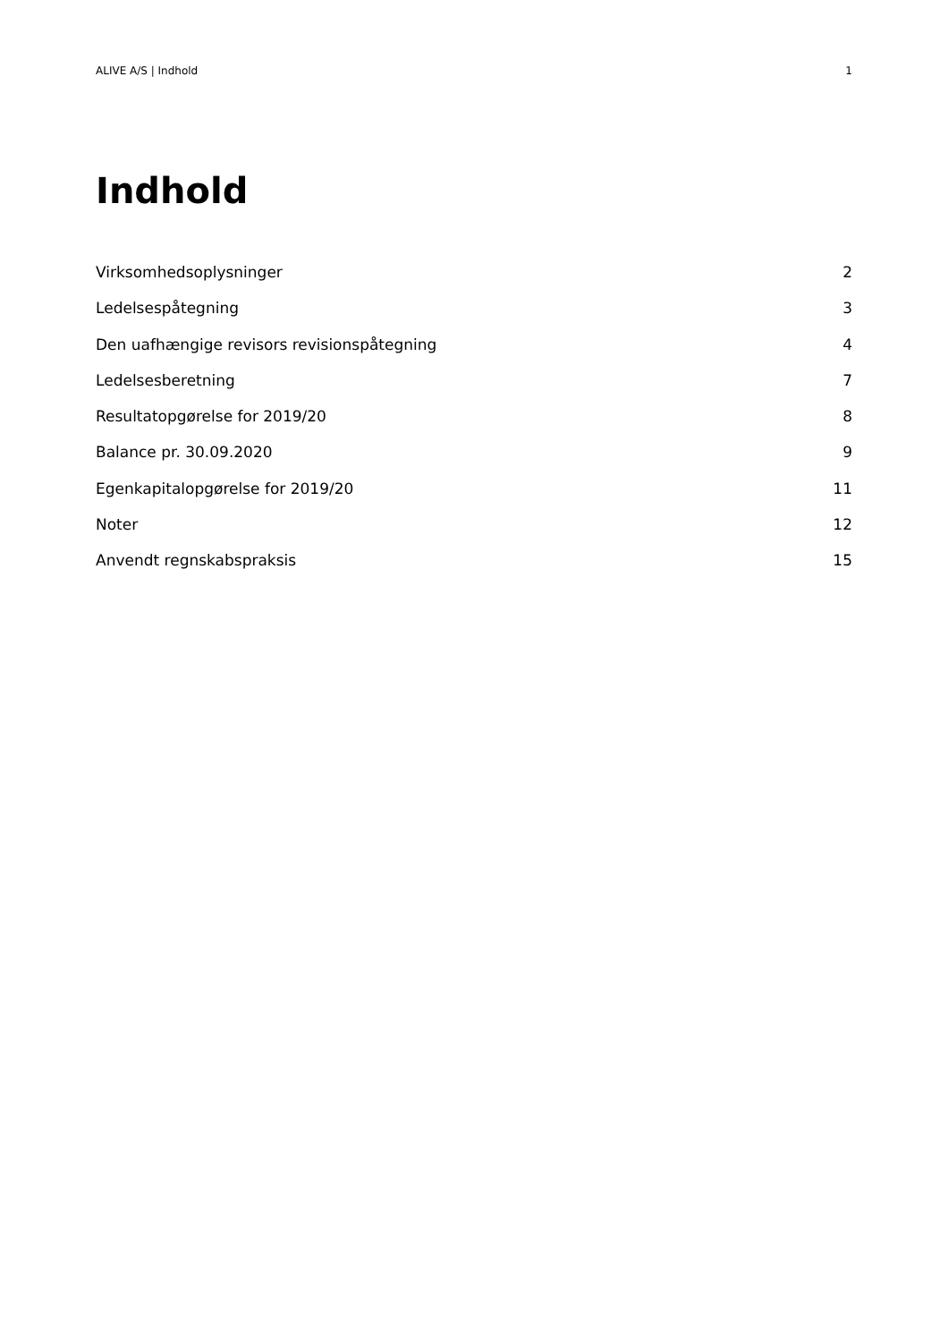ALIVE A/S | Indhold 1
Indhold
Virksomhedsoplysninger 2
Ledelsespåtegning 3
Den uafhængige revisors revisionspåtegning 4
Ledelsesberetning 7
Resultatopgørelse for 2019/20 8
Balance pr. 30.09.2020 9
Egenkapitalopgørelse for 2019/20 11
Noter 12
Anvendt regnskabspraksis 15